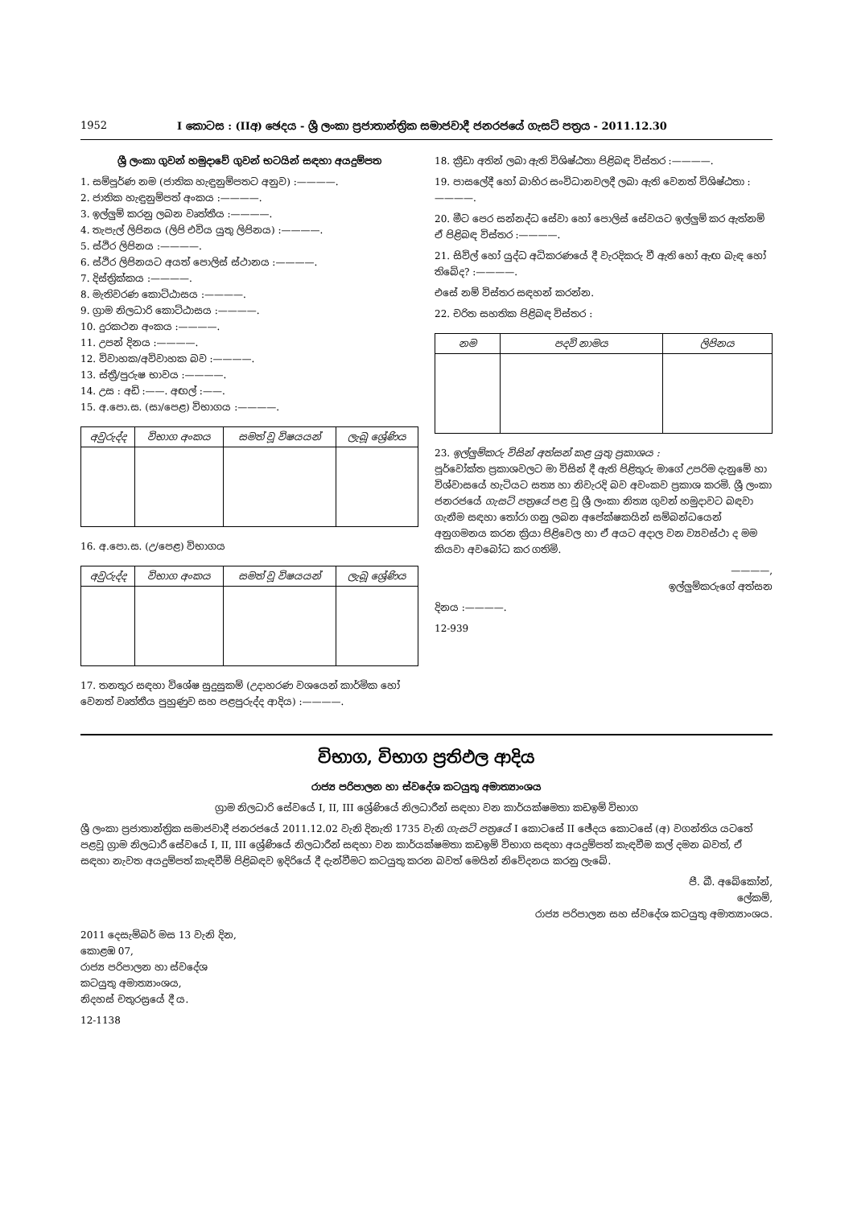1952 I කොටස : (IIඅ) ඡෙදය - ශ්‍රී ලංකා ප්‍රජාතාන්ත්‍රික සමාජවාදී ජනරජයේ ගැසට් පත්‍රය - 2011.12.30
ශ්‍රී ලංකා ගුවන් හමුදාවේ ගුවන් භටයින් සඳහා අයදුම්පත
1. සම්පූර්ණ නම (ජාතික හැඳුනුම්පතට අනුව) :————.
2. ජාතික හැඳුනුම්පත් අංකය :————.
3. ඉල්ලුම් කරනු ලබන වෘත්තීය :————.
4. තැපැල් ලිපිනය (ලිපි එවිය යුතු ලිපිනය) :————.
5. ස්ථිර ලිපිනය :————.
6. ස්ථිර ලිපිනයට අයත් පොලිස් ස්ථානය :————.
7. දිස්ත්‍රික්කය :————.
8. මැතිවරණ කොට්ඨාසය :————.
9. ග්‍රාම නිලධාරි කොට්ඨාසය :————.
10. දුරකථන අංකය :————.
11. උපන් දිනය :————.
12. විවාහක/අවිවාහක බව :————.
13. ස්ත්‍රී/පුරුෂ භාවය :————.
14. උස : අඩි :——. අඟල් :——.
15. අ.පො.ස. (සා/පෙළ) විභාගය :————.
| අවුරුද්ද | විභාග අංකය | සමත් වූ විෂයයන් | ලැබූ ශ්‍රේණිය |
| --- | --- | --- | --- |
16. අ.පො.ස. (උ/පෙළ) විභාගය
| අවුරුද්ද | විභාග අංකය | සමත් වූ විෂයයන් | ලැබූ ශ්‍රේණිය |
| --- | --- | --- | --- |
17. තනතුර සඳහා විශේෂ සුදුසුකම් (උදාහරණ වශයෙන් කාර්මික හෝ වෙනත් වෘත්තීය පුහුණුව සහ පළපුරුද්ද ආදිය) :————.
18. ක්‍රීඩා අතින් ලබා ඇති විශිෂ්ඨතා පිළිබඳ විස්තර :————.
19. පාසලේදී හෝ බාහිර සංවිධානවලදී ලබා ඇති වෙනත් විශිෂ්ඨතා :————.
20. මීට පෙර සන්නද්ධ සේවා හෝ පොලිස් සේවයට ඉල්ලුම් කර ඇත්නම් ඒ පිළිබඳ විස්තර :————.
21. සිවිල් හෝ යුද්ධ අධිකරණයේ දී වැරදිකරු වී ඇති හෝ ඇඟ බැඳ හෝ තිබේද? :————.
එසේ නම් විස්තර සඳහන් කරන්න.
22. චරිත සහතික පිළිබඳ විස්තර :
| නම | පදවි නාමය | ලිපිනය |
| --- | --- | --- |
23. ඉල්ලුම්කරු විසින් අත්සන් කළ යුතු ප්‍රකාශය :
පූර්වෝක්ත ප්‍රකාශවලට මා විසින් දී ඇති පිළිතුරු මාගේ උපරිම දැනුමේ හා විශ්වාසයේ හැටියට සත්‍ය හා නිවැරදි බව අවංකව ප්‍රකාශ කරමි. ශ්‍රී ලංකා ජනරජයේ ගැසට් පත්‍රයේ පළ වූ ශ්‍රී ලංකා නිත්‍ය ගුවන් හමුදාවට බඳවා ගැනීම සඳහා තෝරා ගනු ලබන අපේක්ෂකයින් සම්බන්ධයෙන් අනුගමනය කරන ක්‍රියා පිළිවෙල හා ඒ අයට අදාල වන ව්‍යවස්ථා ද මම කියවා අවබෝධ කර ගතිමි.
————,
ඉල්ලුම්කරුගේ අත්සන
දිනය :————.
12-939
විභාග, විභාග ප්‍රතිඵල ආදිය
රාජ්‍ය පරිපාලන හා ස්වදේශ කටයුතු අමාත්‍යාංශය
ග්‍රාම නිලධාරි සේවයේ I, II, III ශ්‍රේණියේ නිලධාරීන් සඳහා වන කාර්යක්ෂමතා කඩඉම් විභාග
ශ්‍රී ලංකා ප්‍රජාතාන්ත්‍රික සමාජවාදී ජනරජයේ 2011.12.02 වැනි දිනැති 1735 වැනි ගැසට් පත්‍රයේ I කොටසේ II ඡේදය කොටසේ (අ) වගන්තිය යටතේ පළවූ ග්‍රාම නිලධාරී සේවයේ I, II, III ශ්‍රේණියේ නිලධාරීන් සඳහා වන කාර්යක්ෂමතා කඩඉම් විභාග සඳහා අයදුම්පත් කැඳවීම කල් දමන බවත්, ඒ සඳහා නැවත අයදුම්පත් කැඳවීම් පිළිබඳව ඉදිරියේ දී දැන්වීමට කටයුතු කරන බවත් මෙයින් නිවේදනය කරනු ලැබේ.
පී. බී. අබේකෝන්,
ලේකම්,
රාජ්‍ය පරිපාලන සහ ස්වදේශ කටයුතු අමාත්‍යාංශය.
2011 දෙසැම්බර් මස 13 වැනි දින,
කොළඹ 07,
රාජ්‍ය පරිපාලන හා ස්වදේශ
කටයුතු අමාත්‍යාංශය,
නිදහස් චතුරස්‍රයේ දී ය.
12-1138